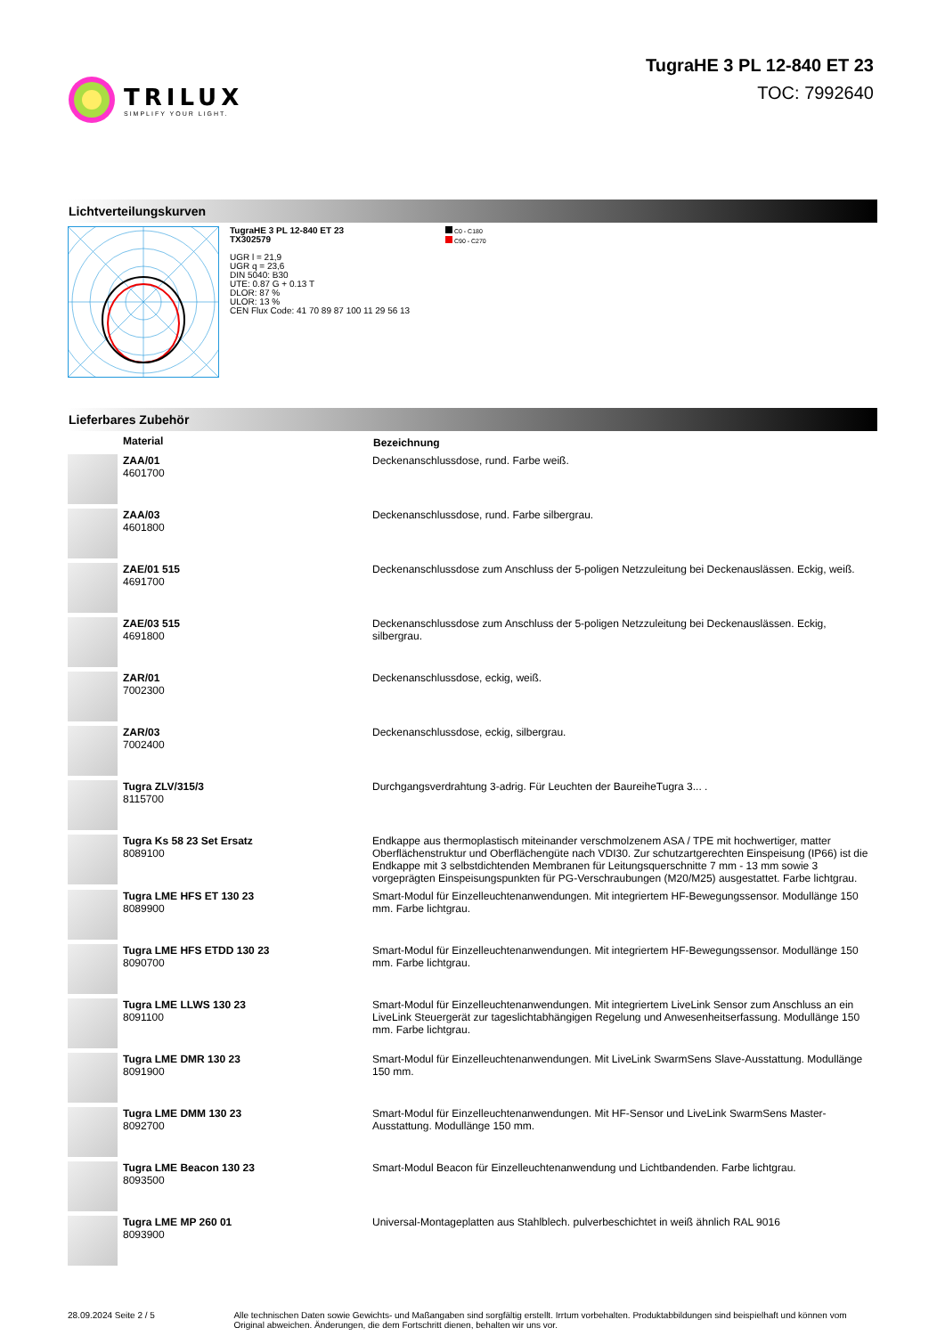TRILUX
SIMPLIFY YOUR LIGHT.
TugraHE 3 PL 12-840 ET 23
TOC: 7992640
Lichtverteilungskurven
TugraHE 3 PL 12-840 ET 23
TX302579
UGR l = 21,9
UGR q = 23,6
DIN 5040: B30
UTE: 0.87 G + 0.13 T
DLOR: 87 %
ULOR: 13 %
CEN Flux Code: 41 70 89 87 100 11 29 56 13
C0 - C180
C90 - C270
Lieferbares Zubehör
| | Material | Bezeichnung |
| --- | --- | --- |
| | ZAA/01 4601700 | Deckenanschlussdose, rund. Farbe weiß. |
| | ZAA/03 4601800 | Deckenanschlussdose, rund. Farbe silbergrau. |
| | ZAE/01 515 4691700 | Deckenanschlussdose zum Anschluss der 5-poligen Netzzuleitung bei Deckenauslässen. Eckig, weiß. |
| | ZAE/03 515 4691800 | Deckenanschlussdose zum Anschluss der 5-poligen Netzzuleitung bei Deckenauslässen. Eckig, silbergrau. |
| | ZAR/01 7002300 | Deckenanschlussdose, eckig, weiß. |
| | ZAR/03 7002400 | Deckenanschlussdose, eckig, silbergrau. |
| | Tugra ZLV/315/3 8115700 | Durchgangsverdrahtung 3-adrig. Für Leuchten der BaureiheTugra 3... . |
| | Tugra Ks 58 23 Set Ersatz 8089100 | Endkappe aus thermoplastisch miteinander verschmolzenem ASA / TPE mit hochwertiger, matter Oberflächenstruktur und Oberflächengüte nach VDI30. Zur schutzartgerechten Einspeisung (IP66) ist die Endkappe mit 3 selbstdichtenden Membranen für Leitungsquerschnitte 7 mm - 13 mm sowie 3 vorgeprägten Einspeisungspunkten für PG-Verschraubungen (M20/M25) ausgestattet. Farbe lichtgrau. |
| | Tugra LME HFS ET 130 23 8089900 | Smart-Modul für Einzelleuchtenanwendungen. Mit integriertem HF-Bewegungssensor. Modullänge 150 mm. Farbe lichtgrau. |
| | Tugra LME HFS ETDD 130 23 8090700 | Smart-Modul für Einzelleuchtenanwendungen. Mit integriertem HF-Bewegungssensor. Modullänge 150 mm. Farbe lichtgrau. |
| | Tugra LME LLWS 130 23 8091100 | Smart-Modul für Einzelleuchtenanwendungen. Mit integriertem LiveLink Sensor zum Anschluss an ein LiveLink Steuergerät zur tageslichtabhängigen Regelung und Anwesenheitserfassung. Modullänge 150 mm. Farbe lichtgrau. |
| | Tugra LME DMR 130 23 8091900 | Smart-Modul für Einzelleuchtenanwendungen. Mit LiveLink SwarmSens Slave-Ausstattung. Modullänge 150 mm. |
| | Tugra LME DMM 130 23 8092700 | Smart-Modul für Einzelleuchtenanwendungen. Mit HF-Sensor und LiveLink SwarmSens Master-Ausstattung. Modullänge 150 mm. |
| | Tugra LME Beacon 130 23 8093500 | Smart-Modul Beacon für Einzelleuchtenanwendung und Lichtbandenden. Farbe lichtgrau. |
| | Tugra LME MP 260 01 8093900 | Universal-Montageplatten aus Stahlblech. pulverbeschichtet in weiß ähnlich RAL 9016 |
28.09.2024 Seite 2 / 5 Alle technischen Daten sowie Gewichts- und Maßangaben sind sorgfältig erstellt. Irrtum vorbehalten. Produktabbildungen sind beispielhaft und können vom Original abweichen. Änderungen, die dem Fortschritt dienen, behalten wir uns vor.